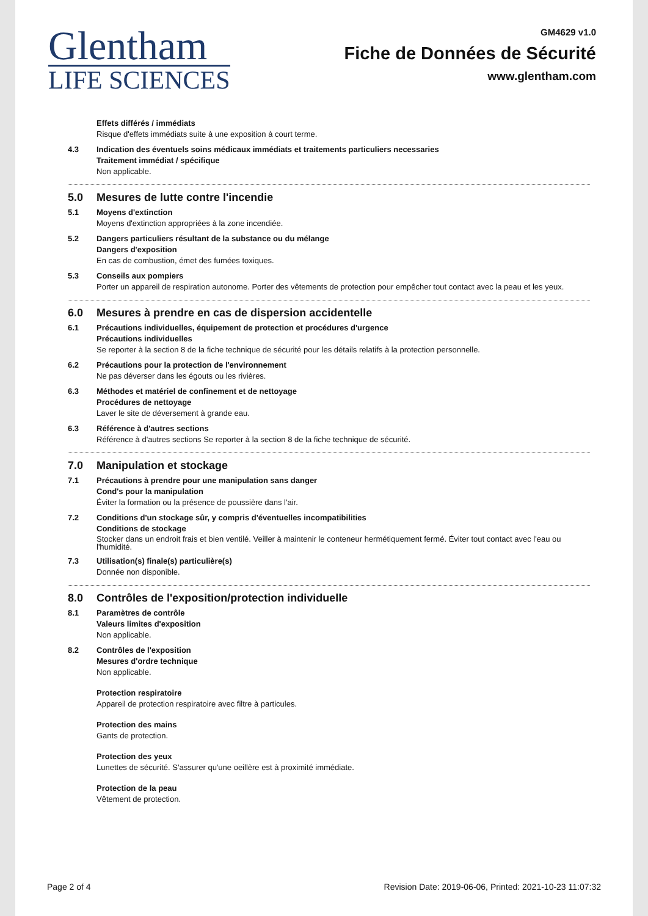Glentham
LIFE SCIENCES
GM4629 v1.0
Fiche de Données de Sécurité
www.glentham.com
Effets différés / immédiats
Risque d'effets immédiats suite à une exposition à court terme.
4.3 Indication des éventuels soins médicaux immédiats et traitements particuliers necessaries
Traitement immédiat / spécifique
Non applicable.
5.0 Mesures de lutte contre l'incendie
5.1 Moyens d'extinction
Moyens d'extinction appropriées à la zone incendiée.
5.2 Dangers particuliers résultant de la substance ou du mélange
Dangers d'exposition
En cas de combustion, émet des fumées toxiques.
5.3 Conseils aux pompiers
Porter un appareil de respiration autonome. Porter des vêtements de protection pour empêcher tout contact avec la peau et les yeux.
6.0 Mesures à prendre en cas de dispersion accidentelle
6.1 Précautions individuelles, équipement de protection et procédures d'urgence
Précautions individuelles
Se reporter à la section 8 de la fiche technique de sécurité pour les détails relatifs à la protection personnelle.
6.2 Précautions pour la protection de l'environnement
Ne pas déverser dans les égouts ou les rivières.
6.3 Méthodes et matériel de confinement et de nettoyage
Procédures de nettoyage
Laver le site de déversement à grande eau.
6.3 Référence à d'autres sections
Référence à d'autres sections Se reporter à la section 8 de la fiche technique de sécurité.
7.0 Manipulation et stockage
7.1 Précautions à prendre pour une manipulation sans danger
Cond's pour la manipulation
Éviter la formation ou la présence de poussière dans l'air.
7.2 Conditions d'un stockage sûr, y compris d'éventuelles incompatibilities
Conditions de stockage
Stocker dans un endroit frais et bien ventilé. Veiller à maintenir le conteneur hermétiquement fermé. Éviter tout contact avec l'eau ou l'humidité.
7.3 Utilisation(s) finale(s) particulière(s)
Donnée non disponible.
8.0 Contrôles de l'exposition/protection individuelle
8.1 Paramètres de contrôle
Valeurs limites d'exposition
Non applicable.
8.2 Contrôles de l'exposition
Mesures d'ordre technique
Non applicable.
Protection respiratoire
Appareil de protection respiratoire avec filtre à particules.
Protection des mains
Gants de protection.
Protection des yeux
Lunettes de sécurité. S'assurer qu'une oeillère est à proximité immédiate.
Protection de la peau
Vêtement de protection.
Page 2 of 4 Revision Date: 2019-06-06, Printed: 2021-10-23 11:07:32